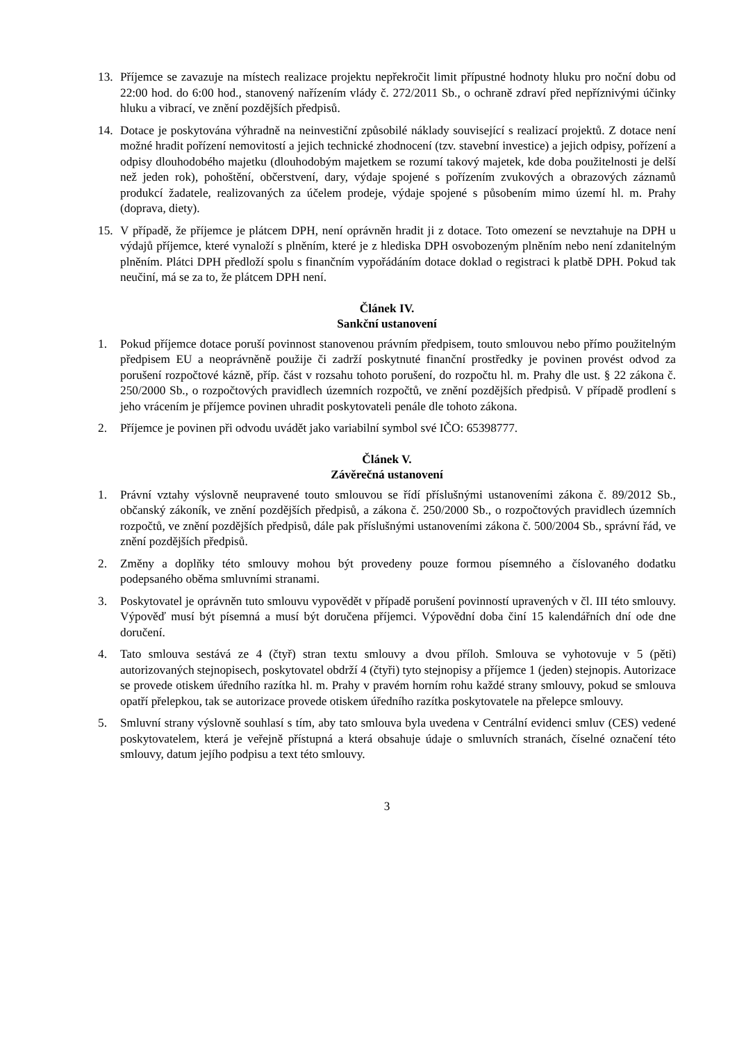13. Příjemce se zavazuje na místech realizace projektu nepřekročit limit přípustné hodnoty hluku pro noční dobu od 22:00 hod. do 6:00 hod., stanovený nařízením vlády č. 272/2011 Sb., o ochraně zdraví před nepříznivými účinky hluku a vibrací, ve znění pozdějších předpisů.
14. Dotace je poskytována výhradně na neinvestiční způsobilé náklady související s realizací projektů. Z dotace není možné hradit pořízení nemovitostí a jejich technické zhodnocení (tzv. stavební investice) a jejich odpisy, pořízení a odpisy dlouhodobého majetku (dlouhodobým majetkem se rozumí takový majetek, kde doba použitelnosti je delší než jeden rok), pohoštění, občerstvení, dary, výdaje spojené s pořízením zvukových a obrazových záznamů produkcí žadatele, realizovaných za účelem prodeje, výdaje spojené s působením mimo území hl. m. Prahy (doprava, diety).
15. V případě, že příjemce je plátcem DPH, není oprávněn hradit ji z dotace. Toto omezení se nevztahuje na DPH u výdajů příjemce, které vynaloží s plněním, které je z hlediska DPH osvobozeným plněním nebo není zdanitelným plněním. Plátci DPH předloží spolu s finančním vypořádáním dotace doklad o registraci k platbě DPH. Pokud tak neučiní, má se za to, že plátcem DPH není.
Článek IV.
Sankční ustanovení
1. Pokud příjemce dotace poruší povinnost stanovenou právním předpisem, touto smlouvou nebo přímo použitelným předpisem EU a neoprávněně použije či zadrží poskytnuté finanční prostředky je povinen provést odvod za porušení rozpočtové kázně, příp. část v rozsahu tohoto porušení, do rozpočtu hl. m. Prahy dle ust. § 22 zákona č. 250/2000 Sb., o rozpočtových pravidlech územních rozpočtů, ve znění pozdějších předpisů. V případě prodlení s jeho vrácením je příjemce povinen uhradit poskytovateli penále dle tohoto zákona.
2. Příjemce je povinen při odvodu uvádět jako variabilní symbol své IČO: 65398777.
Článek V.
Závěrečná ustanovení
1. Právní vztahy výslovně neupravené touto smlouvou se řídí příslušnými ustanoveními zákona č. 89/2012 Sb., občanský zákoník, ve znění pozdějších předpisů, a zákona č. 250/2000 Sb., o rozpočtových pravidlech územních rozpočtů, ve znění pozdějších předpisů, dále pak příslušnými ustanoveními zákona č. 500/2004 Sb., správní řád, ve znění pozdějších předpisů.
2. Změny a doplňky této smlouvy mohou být provedeny pouze formou písemného a číslovaného dodatku podepsaného oběma smluvními stranami.
3. Poskytovatel je oprávněn tuto smlouvu vypovědět v případě porušení povinností upravených v čl. III této smlouvy. Výpověď musí být písemná a musí být doručena příjemci. Výpovědní doba činí 15 kalendářních dní ode dne doručení.
4. Tato smlouva sestává ze 4 (čtyř) stran textu smlouvy a dvou příloh. Smlouva se vyhotovuje v 5 (pěti) autorizovaných stejnopisech, poskytovatel obdrží 4 (čtyři) tyto stejnopisy a příjemce 1 (jeden) stejnopis. Autorizace se provede otiskem úředního razítka hl. m. Prahy v pravém horním rohu každé strany smlouvy, pokud se smlouva opatří přelepkou, tak se autorizace provede otiskem úředního razítka poskytovatele na přelepce smlouvy.
5. Smluvní strany výslovně souhlasí s tím, aby tato smlouva byla uvedena v Centrální evidenci smluv (CES) vedené poskytovatelem, která je veřejně přístupná a která obsahuje údaje o smluvních stranách, číselné označení této smlouvy, datum jejího podpisu a text této smlouvy.
3